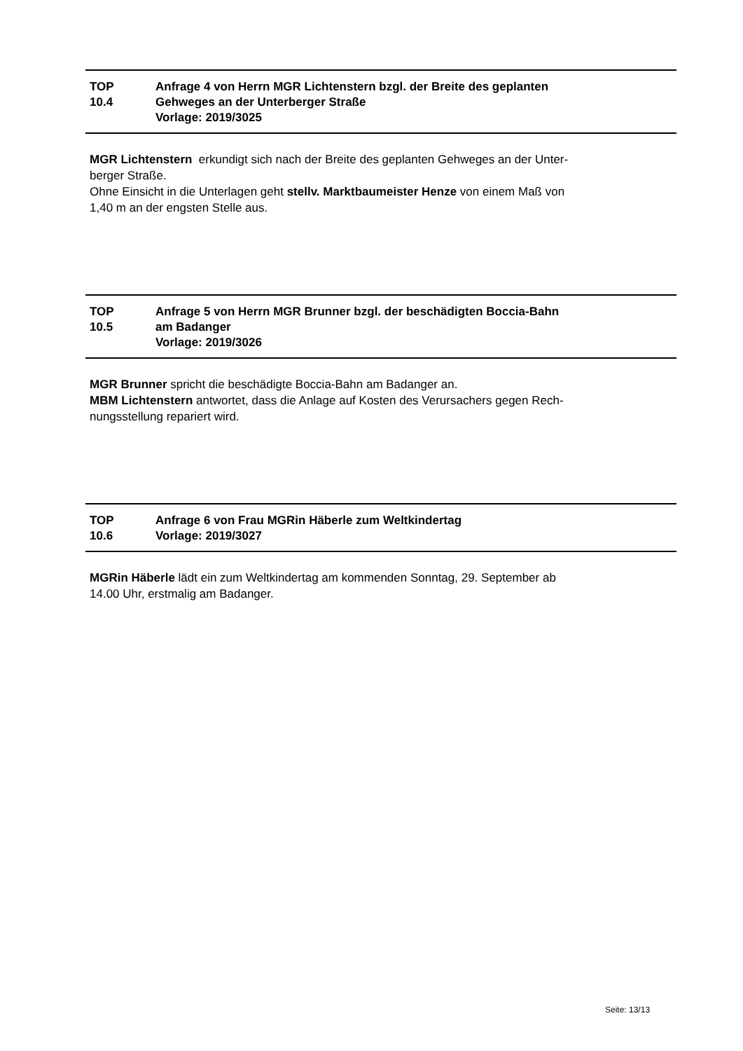TOP
10.4
Anfrage 4 von Herrn MGR Lichtenstern bzgl. der Breite des geplanten
Gehweges an der Unterberger Straße
Vorlage: 2019/3025
MGR Lichtenstern erkundigt sich nach der Breite des geplanten Gehweges an der Unter-
berger Straße.
Ohne Einsicht in die Unterlagen geht stellv. Marktbaumeister Henze von einem Maß von
1,40 m an der engsten Stelle aus.
TOP
10.5
Anfrage 5 von Herrn MGR Brunner bzgl. der beschädigten Boccia-Bahn
am Badanger
Vorlage: 2019/3026
MGR Brunner spricht die beschädigte Boccia-Bahn am Badanger an.
MBM Lichtenstern antwortet, dass die Anlage auf Kosten des Verursachers gegen Rech-
nungsstellung repariert wird.
TOP
10.6
Anfrage 6 von Frau MGRin Häberle zum Weltkindertag
Vorlage: 2019/3027
MGRin Häberle lädt ein zum Weltkindertag am kommenden Sonntag, 29. September ab
14.00 Uhr, erstmalig am Badanger.
Seite: 13/13